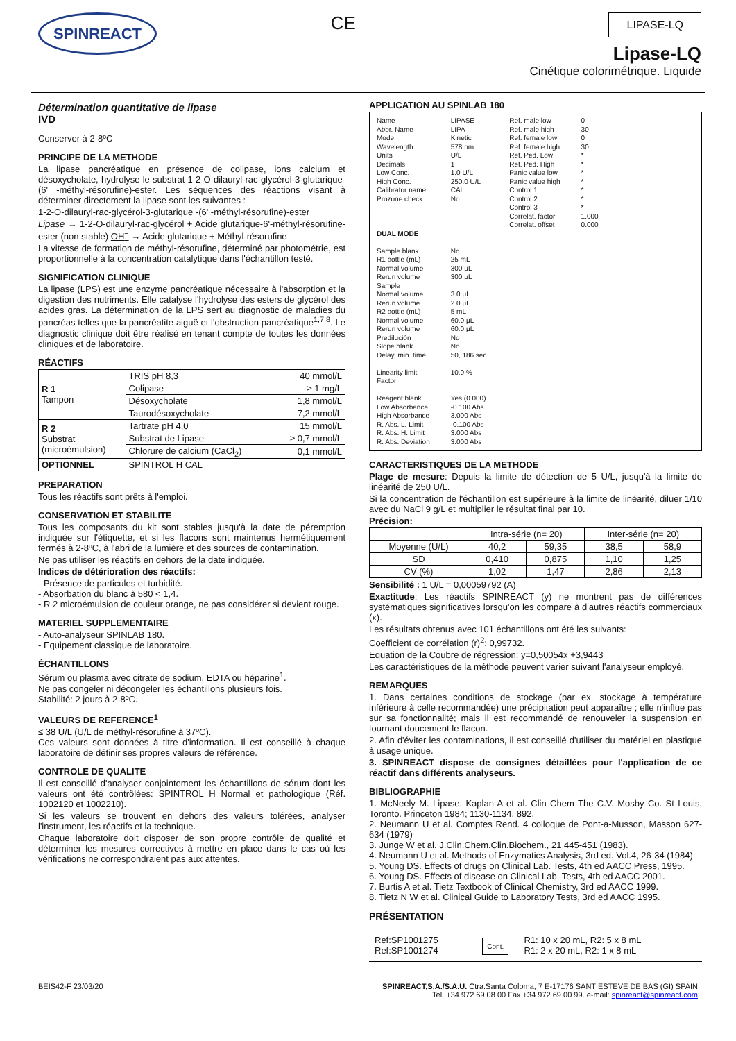SPINREACT
CE
LIPASE-LQ
Lipase-LQ
Cinétique colorimétrique. Liquide
Détermination quantitative de lipase
IVD
Conserver à 2-8ºC
PRINCIPE DE LA METHODE
La lipase pancréatique en présence de colipase, ions calcium et désoxycholate, hydrolyse le substrat 1-2-O-dilauryl-rac-glycérol-3-glutarique-(6' -méthyl-résorufine)-ester. Les séquences des réactions visant à déterminer directement la lipase sont les suivantes :
1-2-O-dilauryl-rac-glycérol-3-glutarique -(6' -méthyl-résorufine)-ester
Lipase → 1-2-O-dilauryl-rac-glycérol + Acide glutarique-6'-méthyl-résorufine-ester (non stable) OH<sup>−</sup> → Acide glutarique + Méthyl-résorufine
La vitesse de formation de méthyl-résorufine, déterminé par photométrie, est proportionnelle à la concentration catalytique dans l'échantillon testé.
SIGNIFICATION CLINIQUE
La lipase (LPS) est une enzyme pancréatique nécessaire à l'absorption et la digestion des nutriments. Elle catalyse l'hydrolyse des esters de glycérol des acides gras. La détermination de la LPS sert au diagnostic de maladies du pancréas telles que la pancréatite aiguë et l'obstruction pancréatique<sup>1,7,8</sup>. Le diagnostic clinique doit être réalisé en tenant compte de toutes les données cliniques et de laboratoire.
RÉACTIFS
| R 1 Tampon | TRIS pH 8,3 | 40 mmol/L |
| | Colipase | ≥ 1 mg/L |
| | Désoxycholate | 1,8 mmol/L |
| | Taurodésoxycholate | 7,2 mmol/L |
| R 2 Substrat (microémulsion) | Tartrate pH 4,0 | 15 mmol/L |
| | Substrat de Lipase | ≥ 0,7 mmol/L |
| | Chlorure de calcium (CaCl<sub>2</sub>) | 0,1 mmol/L |
| OPTIONNEL | SPINTROL H CAL | |
PREPARATION
Tous les réactifs sont prêts à l'emploi.
CONSERVATION ET STABILITE
Tous les composants du kit sont stables jusqu'à la date de péremption indiquée sur l'étiquette, et si les flacons sont maintenus hermétiquement fermés à 2-8ºC, à l'abri de la lumière et des sources de contamination.
Ne pas utiliser les réactifs en dehors de la date indiquée.
Indices de détérioration des réactifs:
- Présence de particules et turbidité.
- Absorbation du blanc à 580 < 1,4.
- R 2 microémulsion de couleur orange, ne pas considérer si devient rouge.
MATERIEL SUPPLEMENTAIRE
- Auto-analyseur SPINLAB 180.
- Equipement classique de laboratoire.
ÉCHANTILLONS
Sérum ou plasma avec citrate de sodium, EDTA ou héparine<sup>1</sup>.
Ne pas congeler ni décongeler les échantillons plusieurs fois.
Stabilité: 2 jours à 2-8ºC.
VALEURS DE REFERENCE<sup>1</sup>
≤ 38 U/L (U/L de méthyl-résorufine à 37ºC).
Ces valeurs sont données à titre d'information. Il est conseillé à chaque laboratoire de définir ses propres valeurs de référence.
CONTROLE DE QUALITE
Il est conseillé d'analyser conjointement les échantillons de sérum dont les valeurs ont été contrôlées: SPINTROL H Normal et pathologique (Réf. 1002120 et 1002210).
Si les valeurs se trouvent en dehors des valeurs tolérées, analyser l'instrument, les réactifs et la technique.
Chaque laboratoire doit disposer de son propre contrôle de qualité et déterminer les mesures correctives à mettre en place dans le cas où les vérifications ne correspondraient pas aux attentes.
APPLICATION AU SPINLAB 180
Name
Abbr. Name
Mode
Wavelength
Units
Decimals
Low Conc.
High Conc.
Calibrator name
Prozone check
DUAL MODE
Sample blank
R1 bottle (mL)
Normal volume
Rerun volume
Sample
Normal volume
Rerun volume
R2 bottle (mL)
Normal volume
Rerun volume
Predilución
Slope blank
Delay, min. time
Linearity limit
Factor
Reagent blank
Low Absorbance
High Absorbance
R. Abs. L. Limit
R. Abs. H. Limit
R. Abs. Deviation
LIPASE
LIPA
Kinetic
578 nm
U/L
1
1.0 U/L
250.0 U/L
CAL
No
No
25 mL
300 µL
300 µL
3.0 µL
2.0 µL
5 mL
60.0 µL
60.0 µL
No
No
50, 186 sec.
10.0 %
Yes (0.000)
-0.100 Abs
3.000 Abs
-0.100 Abs
3.000 Abs
3.000 Abs
Ref. male low
Ref. male high
Ref. female low
Ref. female high
Ref. Ped. Low
Ref. Ped. High
Panic value low
Panic value high
Control 1
Control 2
Control 3
Correlat. factor
Correlat. offset
0
30
0
30
*
*
*
*
*
*
*
1.000
0.000
CARACTERISTIQUES DE LA METHODE
Plage de mesure: Depuis la limite de détection de 5 U/L, jusqu'à la limite de linéarité de 250 U/L.
Si la concentration de l'échantillon est supérieure à la limite de linéarité, diluer 1/10 avec du NaCl 9 g/L et multiplier le résultat final par 10.
Précision:
| | Intra-série (n= 20) | | Inter-série (n= 20) | |
| Moyenne (U/L) | 40,2 | 59,35 | 38,5 | 58,9 |
| SD | 0,410 | 0,875 | 1,10 | 1,25 |
| CV (%) | 1,02 | 1,47 | 2,86 | 2,13 |
Sensibilité : 1 U/L = 0,00059792 (A)
Exactitude: Les réactifs SPINREACT (y) ne montrent pas de différences systématiques significatives lorsqu'on les compare à d'autres réactifs commerciaux (x).
Les résultats obtenus avec 101 échantillons ont été les suivants:
Coefficient de corrélation (r)<sup>2</sup>: 0,99732.
Equation de la Coubre de régression: y=0,50054x +3,9443
Les caractéristiques de la méthode peuvent varier suivant l'analyseur employé.
REMARQUES
1. Dans certaines conditions de stockage (par ex. stockage à température inférieure à celle recommandée) une précipitation peut apparaître ; elle n'influe pas sur sa fonctionnalité; mais il est recommandé de renouveler la suspension en tournant doucement le flacon.
2. Afin d'éviter les contaminations, il est conseillé d'utiliser du matériel en plastique à usage unique.
3. SPINREACT dispose de consignes détaillées pour l'application de ce réactif dans différents analyseurs.
BIBLIOGRAPHIE
1. McNeely M. Lipase. Kaplan A et al. Clin Chem The C.V. Mosby Co. St Louis. Toronto. Princeton 1984; 1130-1134, 892.
2. Neumann U et al. Comptes Rend. 4 colloque de Pont-a-Musson, Masson 627-634 (1979)
3. Junge W et al. J.Clin.Chem.Clin.Biochem., 21 445-451 (1983).
4. Neumann U et al. Methods of Enzymatics Analysis, 3rd ed. Vol.4, 26-34 (1984)
5. Young DS. Effects of drugs on Clinical Lab. Tests, 4th ed AACC Press, 1995.
6. Young DS. Effects of disease on Clinical Lab. Tests, 4th ed AACC 2001.
7. Burtis A et al. Tietz Textbook of Clinical Chemistry, 3rd ed AACC 1999.
8. Tietz N W et al. Clinical Guide to Laboratory Tests, 3rd ed AACC 1995.
PRÉSENTATION
| Ref:SP1001275 Ref:SP1001274 | Cont. | R1: 10 x 20 mL, R2: 5 x 8 mL R1: 2 x 20 mL, R2: 1 x 8 mL |
BEIS42-F 23/03/20 SPINREACT,S.A./S.A.U. Ctra.Santa Coloma, 7 E-17176 SANT ESTEVE DE BAS (GI) SPAIN
Tel. +34 972 69 08 00 Fax +34 972 69 00 99. e-mail: spinreact@spinreact.com